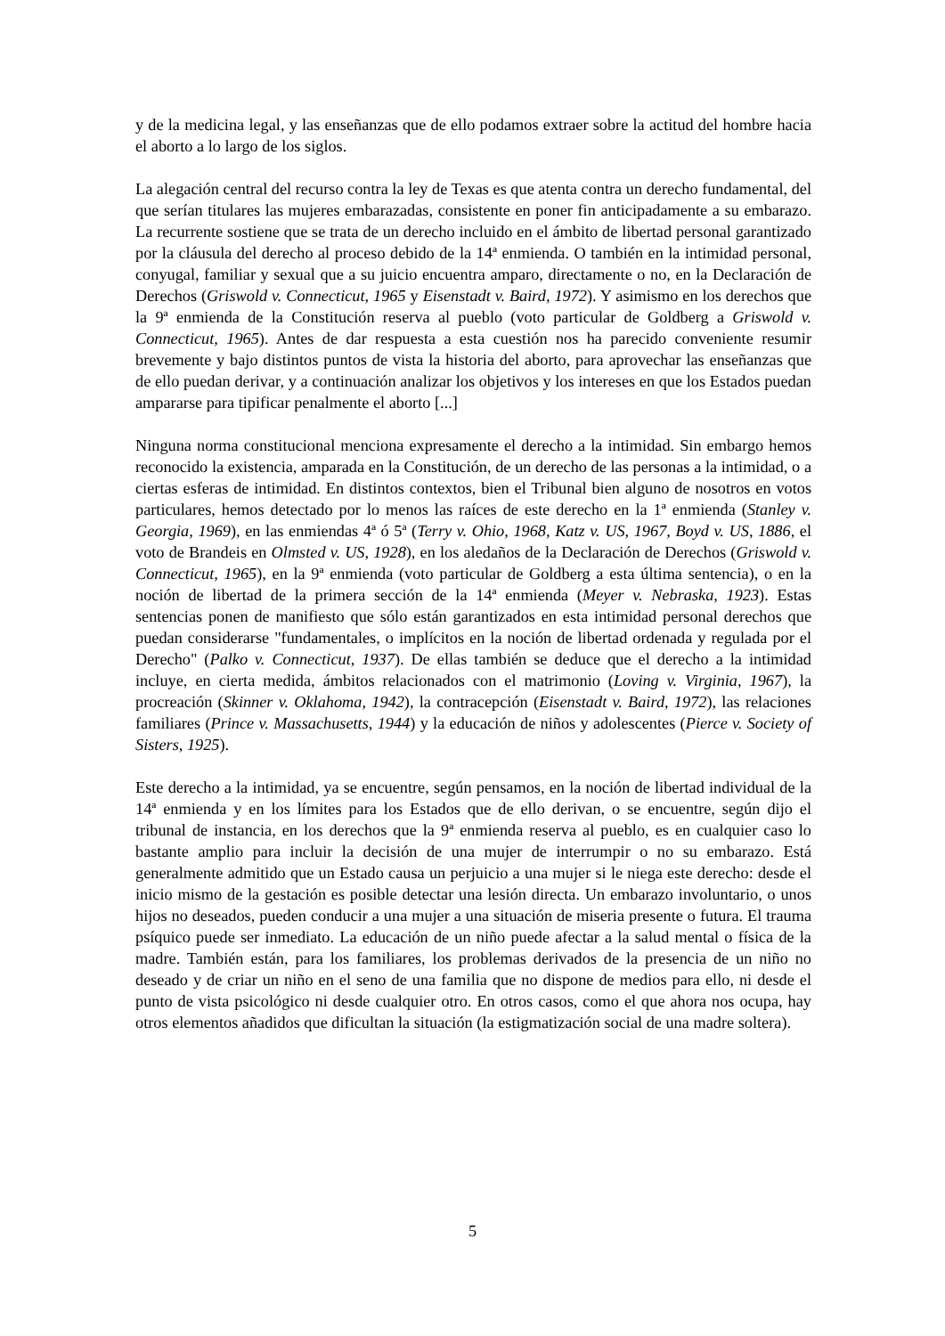y de la medicina legal, y las enseñanzas que de ello podamos extraer sobre la actitud del hombre hacia el aborto a lo largo de los siglos.
La alegación central del recurso contra la ley de Texas es que atenta contra un derecho fundamental, del que serían titulares las mujeres embarazadas, consistente en poner fin anticipadamente a su embarazo. La recurrente sostiene que se trata de un derecho incluido en el ámbito de libertad personal garantizado por la cláusula del derecho al proceso debido de la 14ª enmienda. O también en la intimidad personal, conyugal, familiar y sexual que a su juicio encuentra amparo, directamente o no, en la Declaración de Derechos (Griswold v. Connecticut, 1965 y Eisenstadt v. Baird, 1972). Y asimismo en los derechos que la 9ª enmienda de la Constitución reserva al pueblo (voto particular de Goldberg a Griswold v. Connecticut, 1965). Antes de dar respuesta a esta cuestión nos ha parecido conveniente resumir brevemente y bajo distintos puntos de vista la historia del aborto, para aprovechar las enseñanzas que de ello puedan derivar, y a continuación analizar los objetivos y los intereses en que los Estados puedan ampararse para tipificar penalmente el aborto [...]
Ninguna norma constitucional menciona expresamente el derecho a la intimidad. Sin embargo hemos reconocido la existencia, amparada en la Constitución, de un derecho de las personas a la intimidad, o a ciertas esferas de intimidad. En distintos contextos, bien el Tribunal bien alguno de nosotros en votos particulares, hemos detectado por lo menos las raíces de este derecho en la 1ª enmienda (Stanley v. Georgia, 1969), en las enmiendas 4ª ó 5ª (Terry v. Ohio, 1968, Katz v. US, 1967, Boyd v. US, 1886, el voto de Brandeis en Olmsted v. US, 1928), en los aledaños de la Declaración de Derechos (Griswold v. Connecticut, 1965), en la 9ª enmienda (voto particular de Goldberg a esta última sentencia), o en la noción de libertad de la primera sección de la 14ª enmienda (Meyer v. Nebraska, 1923). Estas sentencias ponen de manifiesto que sólo están garantizados en esta intimidad personal derechos que puedan considerarse "fundamentales, o implícitos en la noción de libertad ordenada y regulada por el Derecho" (Palko v. Connecticut, 1937). De ellas también se deduce que el derecho a la intimidad incluye, en cierta medida, ámbitos relacionados con el matrimonio (Loving v. Virginia, 1967), la procreación (Skinner v. Oklahoma, 1942), la contracepción (Eisenstadt v. Baird, 1972), las relaciones familiares (Prince v. Massachusetts, 1944) y la educación de niños y adolescentes (Pierce v. Society of Sisters, 1925).
Este derecho a la intimidad, ya se encuentre, según pensamos, en la noción de libertad individual de la 14ª enmienda y en los límites para los Estados que de ello derivan, o se encuentre, según dijo el tribunal de instancia, en los derechos que la 9ª enmienda reserva al pueblo, es en cualquier caso lo bastante amplio para incluir la decisión de una mujer de interrumpir o no su embarazo. Está generalmente admitido que un Estado causa un perjuicio a una mujer si le niega este derecho: desde el inicio mismo de la gestación es posible detectar una lesión directa. Un embarazo involuntario, o unos hijos no deseados, pueden conducir a una mujer a una situación de miseria presente o futura. El trauma psíquico puede ser inmediato. La educación de un niño puede afectar a la salud mental o física de la madre. También están, para los familiares, los problemas derivados de la presencia de un niño no deseado y de criar un niño en el seno de una familia que no dispone de medios para ello, ni desde el punto de vista psicológico ni desde cualquier otro. En otros casos, como el que ahora nos ocupa, hay otros elementos añadidos que dificultan la situación (la estigmatización social de una madre soltera).
5